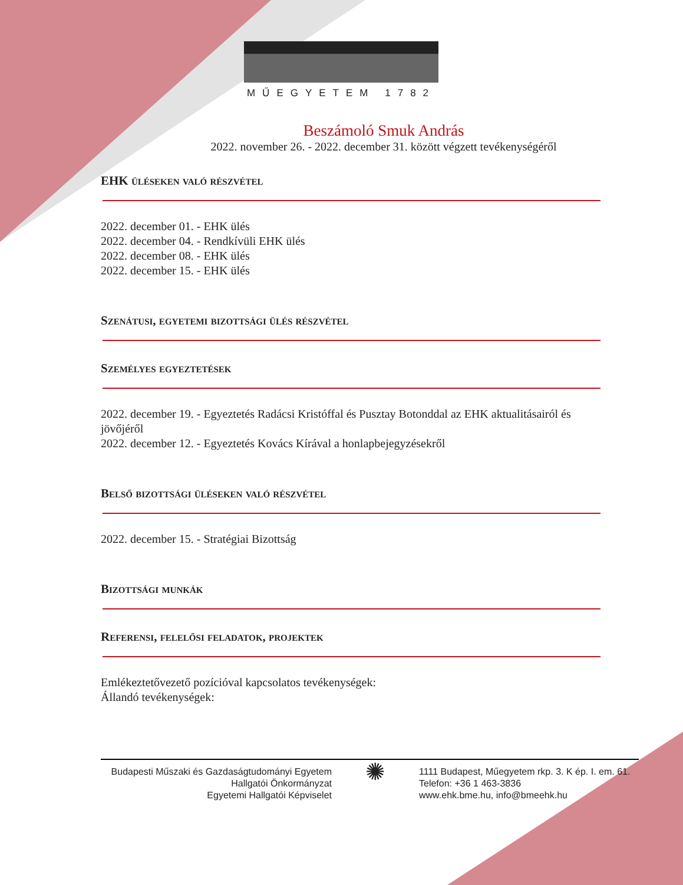MŰEGYETEM 1782
Beszámoló Smuk András
2022. november 26. - 2022. december 31. között végzett tevékenységéről
EHK üléseken való részvétel
2022. december 01. - EHK ülés
2022. december 04. - Rendkívüli EHK ülés
2022. december 08. - EHK ülés
2022. december 15. - EHK ülés
Szenátusi, egyetemi bizottsági ülés részvétel
Személyes egyeztetések
2022. december 19. - Egyeztetés Radácsi Kristóffal és Pusztay Botonddal az EHK aktualitásairól és jövőjéről
2022. december 12. - Egyeztetés Kovács Kírával a honlapbejegyzésekről
Belső bizottsági üléseken való részvétel
2022. december 15. - Stratégiai Bizottság
Bizottsági munkák
Referensi, felelősi feladatok, projektek
Emlékeztetővezető pozícióval kapcsolatos tevékenységek:
Állandó tevékenységek:
Budapesti Műszaki és Gazdaságtudományi Egyetem
Hallgatói Önkormányzat
Egyetemi Hallgatói Képviselet
✺
1111 Budapest, Műegyetem rkp. 3. K ép. I. em. 61.
Telefon: +36 1 463-3836
www.ehk.bme.hu, info@bmeehk.hu